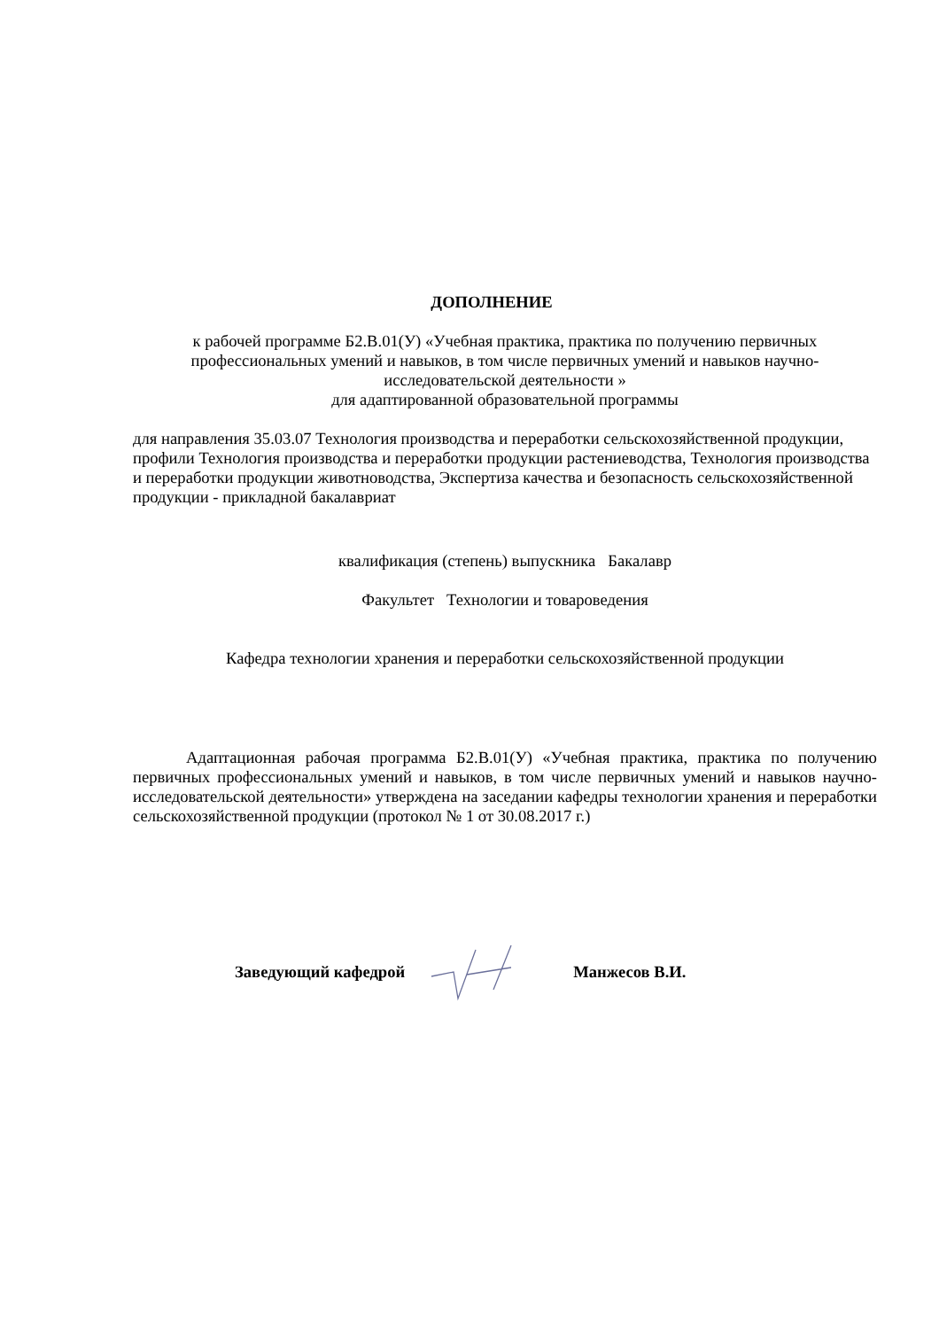ДОПОЛНЕНИЕ
к рабочей программе Б2.В.01(У) «Учебная практика, практика по получению первичных профессиональных умений и навыков, в том числе первичных умений и навыков научно-исследовательской деятельности »
для адаптированной образовательной программы
для направления 35.03.07 Технология производства и переработки сельскохозяйственной продукции, профили Технология производства и переработки продукции растениеводства, Технология производства и переработки продукции животноводства, Экспертиза качества и безопасность сельскохозяйственной продукции - прикладной бакалавриат
квалификация (степень) выпускника Бакалавр
Факультет Технологии и товароведения
Кафедра технологии хранения и переработки сельскохозяйственной продукции
Адаптационная рабочая программа Б2.В.01(У) «Учебная практика, практика по получению первичных профессиональных умений и навыков, в том числе первичных умений и навыков научно-исследовательской деятельности» утверждена на заседании кафедры технологии хранения и переработки сельскохозяйственной продукции (протокол № 1 от 30.08.2017 г.)
Заведующий кафедрой Манжесов В.И.